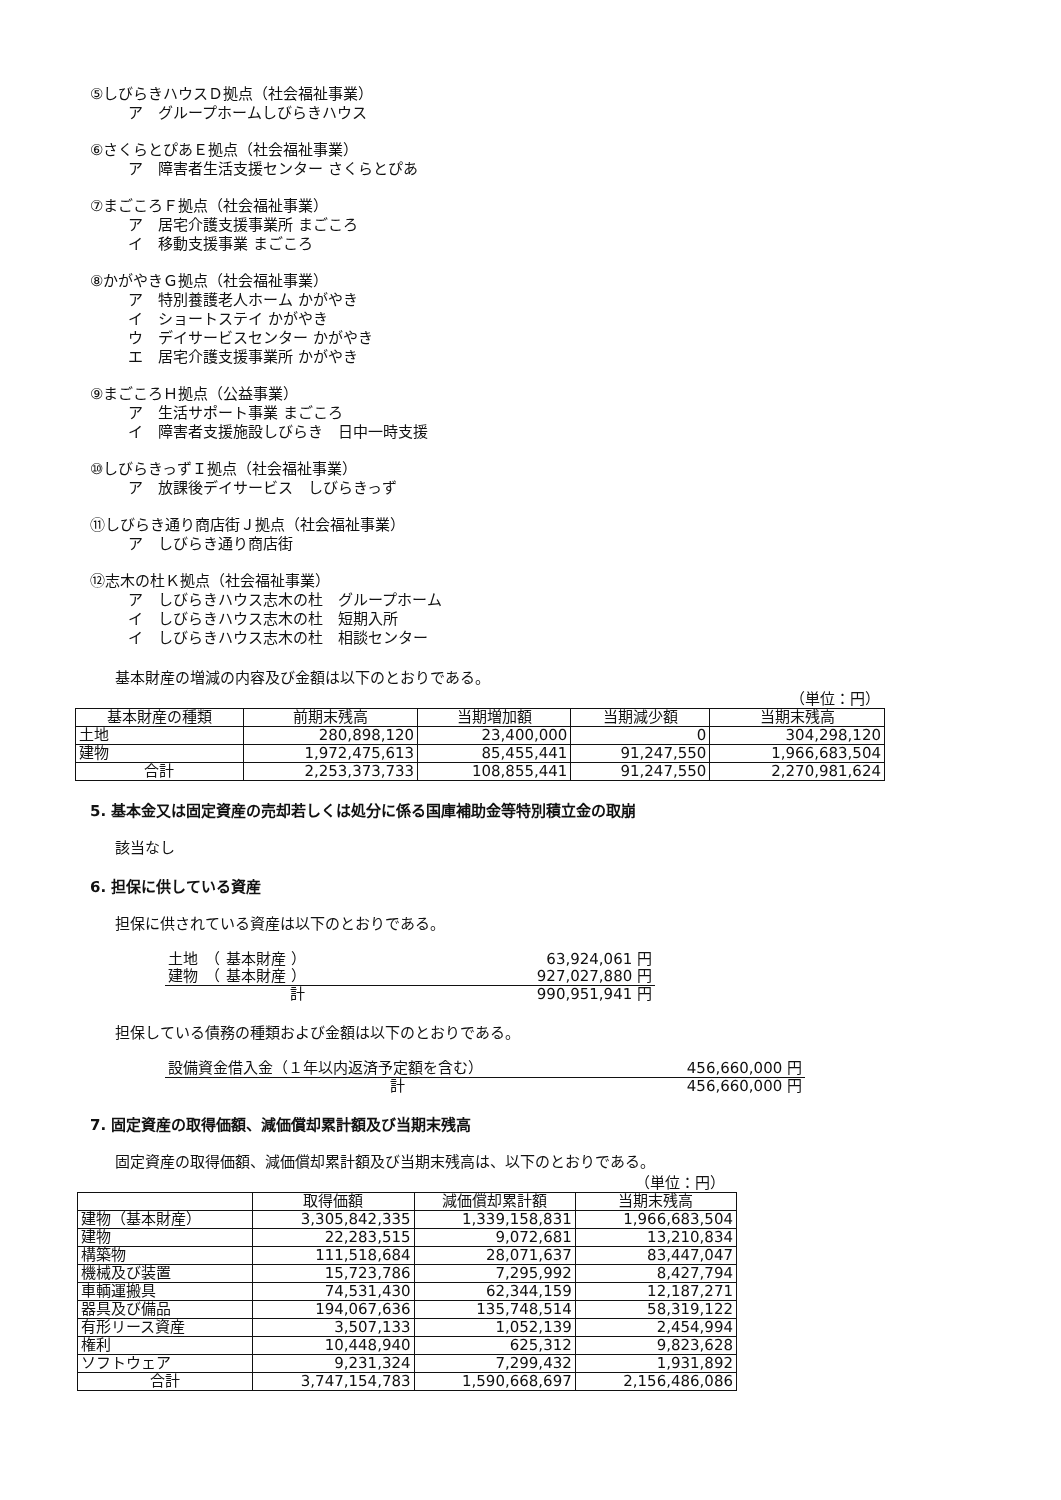⑤しびらきハウスＤ拠点（社会福祉事業）
ア　グループホームしびらきハウス
⑥さくらとぴあＥ拠点（社会福祉事業）
ア　障害者生活支援センター さくらとぴあ
⑦まごころＦ拠点（社会福祉事業）
ア　居宅介護支援事業所 まごころ
イ　移動支援事業 まごころ
⑧かがやきＧ拠点（社会福祉事業）
ア　特別養護老人ホーム かがやき
イ　ショートステイ かがやき
ウ　デイサービスセンター かがやき
エ　居宅介護支援事業所 かがやき
⑨まごころＨ拠点（公益事業）
ア　生活サポート事業 まごころ
イ　障害者支援施設しびらき　日中一時支援
⑩しびらきっずＩ拠点（社会福祉事業）
ア　放課後デイサービス　しびらきっず
⑪しびらき通り商店街Ｊ拠点（社会福祉事業）
ア　しびらき通り商店街
⑫志木の杜Ｋ拠点（社会福祉事業）
ア　しびらきハウス志木の杜　グループホーム
イ　しびらきハウス志木の杜　短期入所
イ　しびらきハウス志木の杜　相談センター
基本財産の増減の内容及び金額は以下のとおりである。
（単位：円）
| 基本財産の種類 | 前期末残高 | 当期増加額 | 当期減少額 | 当期末残高 |
| --- | --- | --- | --- | --- |
| 土地 | 280,898,120 | 23,400,000 | 0 | 304,298,120 |
| 建物 | 1,972,475,613 | 85,455,441 | 91,247,550 | 1,966,683,504 |
| 合計 | 2,253,373,733 | 108,855,441 | 91,247,550 | 2,270,981,624 |
5. 基本金又は固定資産の売却若しくは処分に係る国庫補助金等特別積立金の取崩
該当なし
6. 担保に供している資産
担保に供されている資産は以下のとおりである。
| 土地 （ 基本財産 ） | 63,924,061 円 |
| 建物 （ 基本財産 ） | 927,027,880 円 |
| 計 | 990,951,941 円 |
担保している債務の種類および金額は以下のとおりである。
| 設備資金借入金（１年以内返済予定額を含む） | 456,660,000 円 |
| 計 | 456,660,000 円 |
7. 固定資産の取得価額、減価償却累計額及び当期末残高
固定資産の取得価額、減価償却累計額及び当期末残高は、以下のとおりである。
（単位：円）
| | 取得価額 | 減価償却累計額 | 当期末残高 |
| --- | --- | --- | --- |
| 建物（基本財産） | 3,305,842,335 | 1,339,158,831 | 1,966,683,504 |
| 建物 | 22,283,515 | 9,072,681 | 13,210,834 |
| 構築物 | 111,518,684 | 28,071,637 | 83,447,047 |
| 機械及び装置 | 15,723,786 | 7,295,992 | 8,427,794 |
| 車輌運搬具 | 74,531,430 | 62,344,159 | 12,187,271 |
| 器具及び備品 | 194,067,636 | 135,748,514 | 58,319,122 |
| 有形リース資産 | 3,507,133 | 1,052,139 | 2,454,994 |
| 権利 | 10,448,940 | 625,312 | 9,823,628 |
| ソフトウェア | 9,231,324 | 7,299,432 | 1,931,892 |
| 合計 | 3,747,154,783 | 1,590,668,697 | 2,156,486,086 |